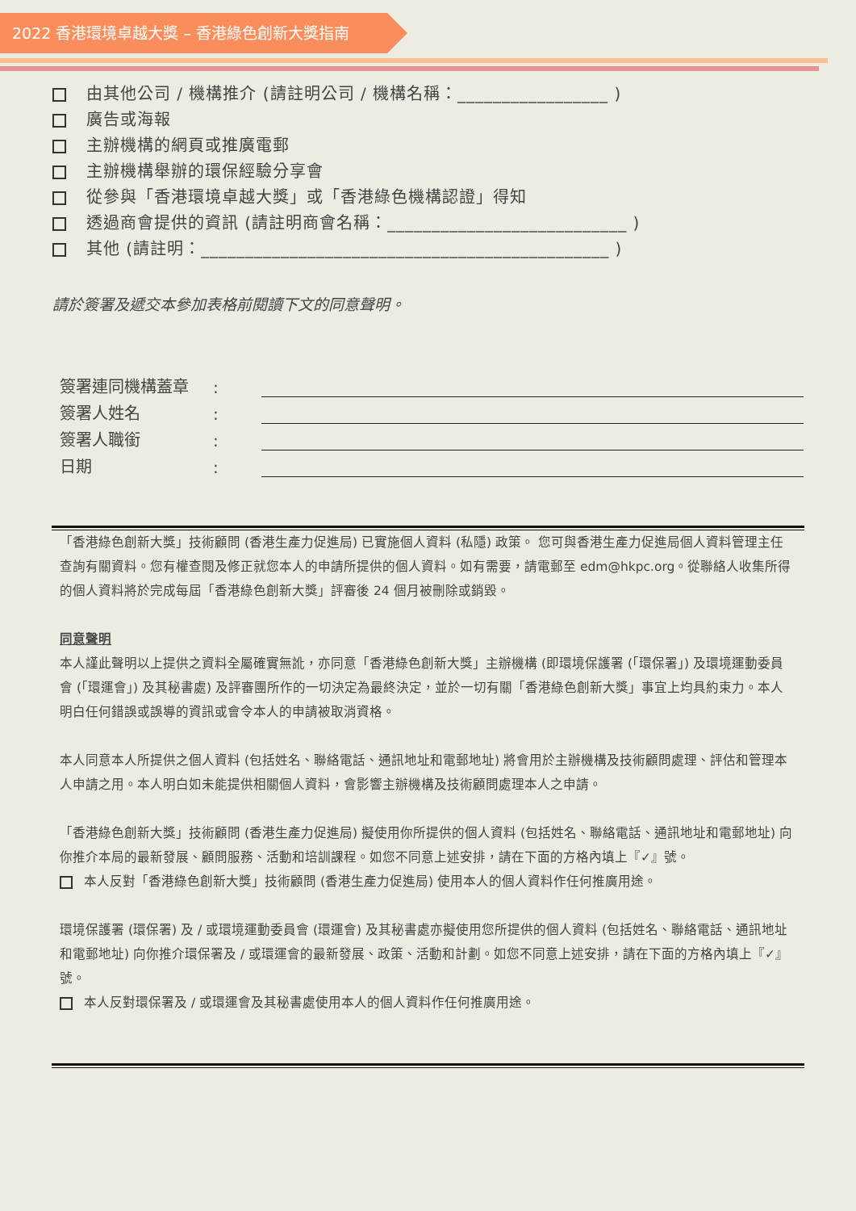2022 香港環境卓越大獎 – 香港綠色創新大獎指南
由其他公司 / 機構推介 (請註明公司 / 機構名稱：_________________ )
廣告或海報
主辦機構的網頁或推廣電郵
主辦機構舉辦的環保經驗分享會
從參與「香港環境卓越大獎」或「香港綠色機構認證」得知
透過商會提供的資訊 (請註明商會名稱：___________________________ )
其他 (請註明：______________________________________________ )
請於簽署及遞交本參加表格前閱讀下文的同意聲明。
簽署連同機構蓋章:
簽署人姓名:
簽署人職銜:
日期:
「香港綠色創新大獎」技術顧問 (香港生產力促進局) 已實施個人資料 (私隱) 政策。 您可與香港生產力促進局個人資料管理主任查詢有關資料。您有權查閱及修正就您本人的申請所提供的個人資料。如有需要，請電郵至 edm@hkpc.org。從聯絡人收集所得的個人資料將於完成每屆「香港綠色創新大獎」評審後 24 個月被刪除或銷毀。
同意聲明
本人謹此聲明以上提供之資料全屬確實無訛，亦同意「香港綠色創新大獎」主辦機構 (即環境保護署 (「環保署」) 及環境運動委員會 (「環運會」) 及其秘書處) 及評審團所作的一切決定為最終決定，並於一切有關「香港綠色創新大獎」事宜上均具約束力。本人明白任何錯誤或誤導的資訊或會令本人的申請被取消資格。
本人同意本人所提供之個人資料 (包括姓名、聯絡電話、通訊地址和電郵地址) 將會用於主辦機構及技術顧問處理、評估和管理本人申請之用。本人明白如未能提供相關個人資料，會影響主辦機構及技術顧問處理本人之申請。
「香港綠色創新大獎」技術顧問 (香港生產力促進局) 擬使用你所提供的個人資料 (包括姓名、聯絡電話、通訊地址和電郵地址) 向你推介本局的最新發展、顧問服務、活動和培訓課程。如您不同意上述安排，請在下面的方格內填上『✓』號。
本人反對「香港綠色創新大獎」技術顧問 (香港生產力促進局) 使用本人的個人資料作任何推廣用途。
環境保護署 (環保署) 及 / 或環境運動委員會 (環運會) 及其秘書處亦擬使用您所提供的個人資料 (包括姓名、聯絡電話、通訊地址和電郵地址) 向你推介環保署及 / 或環運會的最新發展、政策、活動和計劃。如您不同意上述安排，請在下面的方格內填上『✓』號。
本人反對環保署及 / 或環運會及其秘書處使用本人的個人資料作任何推廣用途。